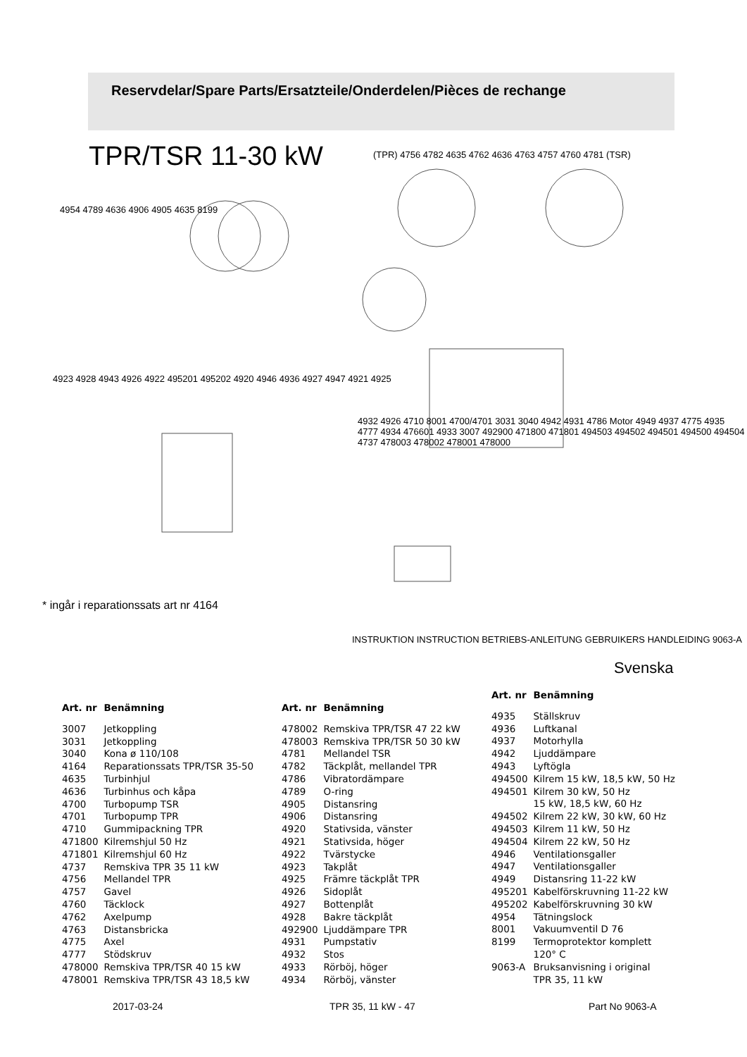Reservdelar/Spare Parts/Ersatzteile/Onderdelen/Pièces de rechange
TPR/TSR 11-30 kW
4954 4789 4636 4906 4905 4635 8199
(TPR) 4756 4782 4635 4762 4636 4763 4757 4760 4781 (TSR)
4923 4928 4943 4926 4922 495201 495202 4920 4946 4936 4927 4947 4921 4925
4932 4926 4710 8001 4700/4701 3031 3040 4942 4931 4786 Motor 4949 4937 4775 4935 4777 4934 476601 4933 3007 492900 471800 471801 494503 494502 494501 494500 494504 4737 478003 478002 478001 478000
INSTRUKTION INSTRUCTION BETRIEBS-ANLEITUNG GEBRUIKERS HANDLEIDING 9063-A
* ingår i reparationssats art nr 4164
Svenska
| Art. nr | Benämning |
| --- | --- |
| 3007 | Jetkoppling |
| 3031 | Jetkoppling |
| 3040 | Kona ø 110/108 |
| 4164 | Reparationssats TPR/TSR 35-50 |
| 4635 | Turbinhjul |
| 4636 | Turbinhus och kåpa |
| 4700 | Turbopump TSR |
| 4701 | Turbopump TPR |
| 4710 | Gummipackning TPR |
| 471800 | Kilremshjul 50 Hz |
| 471801 | Kilremshjul 60 Hz |
| 4737 | Remskiva TPR 35 11 kW |
| 4756 | Mellandel TPR |
| 4757 | Gavel |
| 4760 | Täcklock |
| 4762 | Axelpump |
| 4763 | Distansbricka |
| 4775 | Axel |
| 4777 | Stödskruv |
| 478000 | Remskiva TPR/TSR 40 15 kW |
| 478001 | Remskiva TPR/TSR 43 18,5 kW |
| Art. nr | Benämning |
| --- | --- |
| 478002 | Remskiva TPR/TSR 47 22 kW |
| 478003 | Remskiva TPR/TSR 50 30 kW |
| 4781 | Mellandel TSR |
| 4782 | Täckplåt, mellandel TPR |
| 4786 | Vibratordämpare |
| 4789 | O-ring |
| 4905 | Distansring |
| 4906 | Distansring |
| 4920 | Stativsida, vänster |
| 4921 | Stativsida, höger |
| 4922 | Tvärstycke |
| 4923 | Takplåt |
| 4925 | Främre täckplåt TPR |
| 4926 | Sidoplåt |
| 4927 | Bottenplåt |
| 4928 | Bakre täckplåt |
| 492900 | Ljuddämpare TPR |
| 4931 | Pumpstativ |
| 4932 | Stos |
| 4933 | Rörböj, höger |
| 4934 | Rörböj, vänster |
| Art. nr | Benämning |
| --- | --- |
| 4935 | Ställskruv |
| 4936 | Luftkanal |
| 4937 | Motorhylla |
| 4942 | Ljuddämpare |
| 4943 | Lyftögla |
| 494500 | Kilrem 15 kW, 18,5 kW, 50 Hz |
| 494501 | Kilrem 30 kW, 50 Hz 15 kW, 18,5 kW, 60 Hz |
| 494502 | Kilrem 22 kW, 30 kW, 60 Hz |
| 494503 | Kilrem 11 kW, 50 Hz |
| 494504 | Kilrem 22 kW, 50 Hz |
| 4946 | Ventilationsgaller |
| 4947 | Ventilationsgaller |
| 4949 | Distansring 11-22 kW |
| 495201 | Kabelförskruvning 11-22 kW |
| 495202 | Kabelförskruvning 30 kW |
| 4954 | Tätningslock |
| 8001 | Vakuumventil D 76 |
| 8199 | Termoprotektor komplett 120° C |
| 9063-A | Bruksanvisning i original TPR 35, 11 kW |
2017-03-24 TPR 35, 11 kW - 47 Part No 9063-A